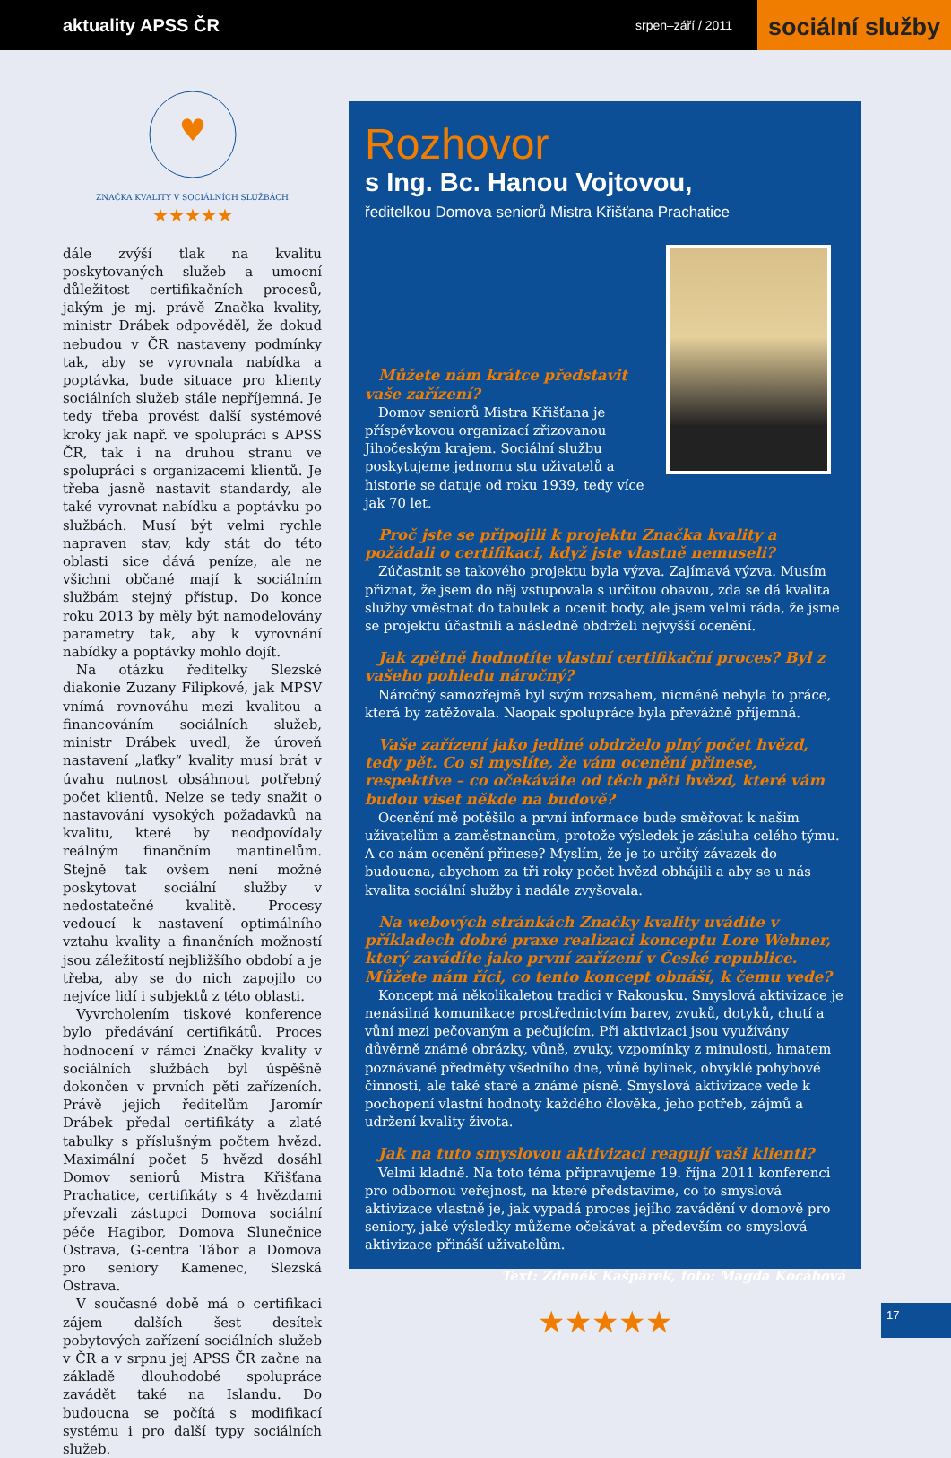aktuality APSS ČR
srpen–září / 2011
sociální služby
♥
ZNAČKA KVALITY V SOCIÁLNÍCH SLUŽBÁCH
★★★★★
dále zvýší tlak na kvalitu poskytovaných služeb a umocní důležitost certifikačních procesů, jakým je mj. právě Značka kvality, ministr Drábek odpověděl, že dokud nebudou v ČR nastaveny podmínky tak, aby se vyrovnala nabídka a poptávka, bude situace pro klienty sociálních služeb stále nepříjemná. Je tedy třeba provést další systémové kroky jak např. ve spolupráci s APSS ČR, tak i na druhou stranu ve spolupráci s organizacemi klientů. Je třeba jasně nastavit standardy, ale také vyrovnat nabídku a poptávku po službách. Musí být velmi rychle napraven stav, kdy stát do této oblasti sice dává peníze, ale ne všichni občané mají k sociálním službám stejný přístup. Do konce roku 2013 by měly být namodelovány parametry tak, aby k vyrovnání nabídky a poptávky mohlo dojít.
Na otázku ředitelky Slezské diakonie Zuzany Filipkové, jak MPSV vnímá rovnováhu mezi kvalitou a financováním sociálních služeb, ministr Drábek uvedl, že úroveň nastavení „laťky“ kvality musí brát v úvahu nutnost obsáhnout potřebný počet klientů. Nelze se tedy snažit o nastavování vysokých požadavků na kvalitu, které by neodpovídaly reálným finančním mantinelům. Stejně tak ovšem není možné poskytovat sociální služby v nedostatečné kvalitě. Procesy vedoucí k nastavení optimálního vztahu kvality a finančních možností jsou záležitostí nejbližšího období a je třeba, aby se do nich zapojilo co nejvíce lidí i subjektů z této oblasti.
Vyvrcholením tiskové konference bylo předávání certifikátů. Proces hodnocení v rámci Značky kvality v sociálních službách byl úspěšně dokončen v prvních pěti zařízeních. Právě jejich ředitelům Jaromír Drábek předal certifikáty a zlaté tabulky s příslušným počtem hvězd. Maximální počet 5 hvězd dosáhl Domov seniorů Mistra Křišťana Prachatice, certifikáty s 4 hvězdami převzali zástupci Domova sociální péče Hagibor, Domova Slunečnice Ostrava, G-centra Tábor a Domova pro seniory Kamenec, Slezská Ostrava.
V současné době má o certifikaci zájem dalších šest desítek pobytových zařízení sociálních služeb v ČR a v srpnu jej APSS ČR začne na základě dlouhodobé spolupráce zavádět také na Islandu. Do budoucna se počítá s modifikací systému i pro další typy sociálních služeb.
Rozhovor
s Ing. Bc. Hanou Vojtovou,
ředitelkou Domova seniorů Mistra Křišťana Prachatice
Můžete nám krátce představit vaše zařízení?
Domov seniorů Mistra Křišťana je příspěvkovou organizací zřizovanou Jihočeským krajem. Sociální službu poskytujeme jednomu stu uživatelů a historie se datuje od roku 1939, tedy více jak 70 let.
Proč jste se připojili k projektu Značka kvality a požádali o certifikaci, když jste vlastně nemuseli?
Zúčastnit se takového projektu byla výzva. Zajímavá výzva. Musím přiznat, že jsem do něj vstupovala s určitou obavou, zda se dá kvalita služby vměstnat do tabulek a ocenit body, ale jsem velmi ráda, že jsme se projektu účastnili a následně obdrželi nejvyšší ocenění.
Jak zpětně hodnotíte vlastní certifikační proces? Byl z vašeho pohledu náročný?
Náročný samozřejmě byl svým rozsahem, nicméně nebyla to práce, která by zatěžovala. Naopak spolupráce byla převážně příjemná.
Vaše zařízení jako jediné obdrželo plný počet hvězd, tedy pět. Co si myslíte, že vám ocenění přinese, respektive – co očekáváte od těch pěti hvězd, které vám budou viset někde na budově?
Ocenění mě potěšilo a první informace bude směřovat k našim uživatelům a zaměstnancům, protože výsledek je zásluha celého týmu. A co nám ocenění přinese? Myslím, že je to určitý závazek do budoucna, abychom za tři roky počet hvězd obhájili a aby se u nás kvalita sociální služby i nadále zvyšovala.
Na webových stránkách Značky kvality uvádíte v příkladech dobré praxe realizaci konceptu Lore Wehner, který zavádíte jako první zařízení v České republice. Můžete nám říci, co tento koncept obnáší, k čemu vede?
Koncept má několikaletou tradici v Rakousku. Smyslová aktivizace je nenásilná komunikace prostřednictvím barev, zvuků, dotyků, chutí a vůní mezi pečovaným a pečujícím. Při aktivizaci jsou využívány důvěrně známé obrázky, vůně, zvuky, vzpomínky z minulosti, hmatem poznávané předměty všedního dne, vůně bylinek, obvyklé pohybové činnosti, ale také staré a známé písně. Smyslová aktivizace vede k pochopení vlastní hodnoty každého člověka, jeho potřeb, zájmů a udržení kvality života.
Jak na tuto smyslovou aktivizaci reagují vaši klienti?
Velmi kladně. Na toto téma připravujeme 19. října 2011 konferenci pro odbornou veřejnost, na které představíme, co to smyslová aktivizace vlastně je, jak vypadá proces jejího zavádění v domově pro seniory, jaké výsledky můžeme očekávat a především co smyslová aktivizace přináší uživatelům.
Text: Zdeněk Kašpárek, foto: Magda Kocábová
★★★★★
17